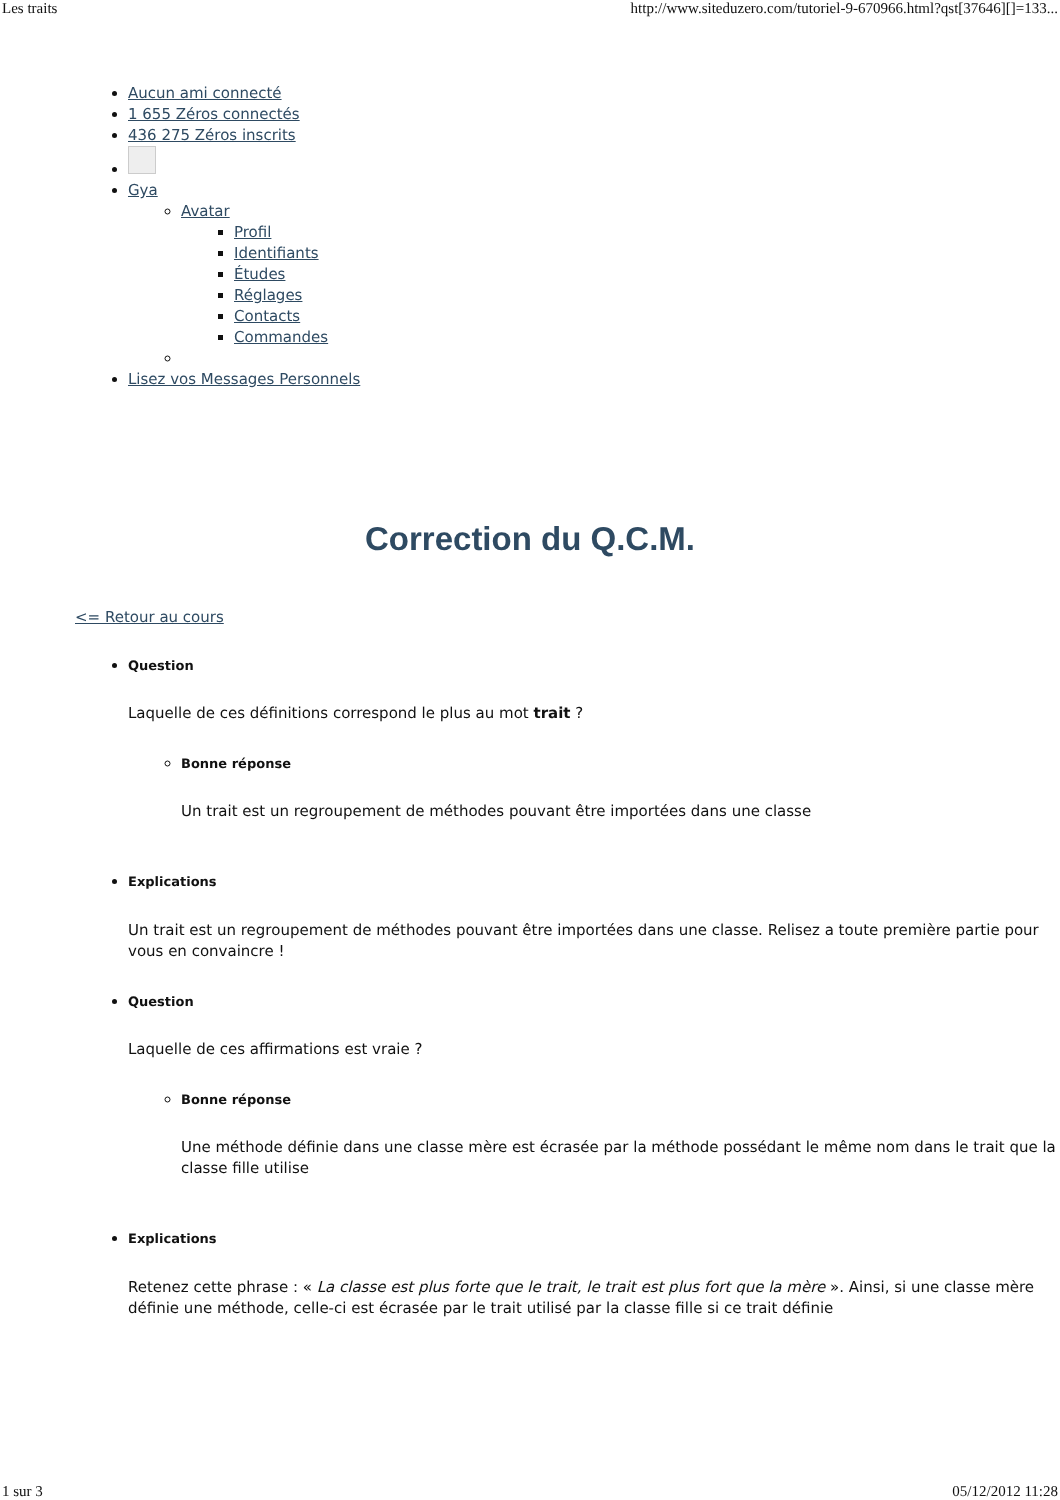Les traits http://www.siteduzero.com/tutoriel-9-670966.html?qst[37646][]=133...
Aucun ami connecté
1 655 Zéros connectés
436 275 Zéros inscrits
Gya
Avatar
Profil
Identifiants
Études
Réglages
Contacts
Commandes
Lisez vos Messages Personnels
Correction du Q.C.M.
<= Retour au cours
Question
Laquelle de ces définitions correspond le plus au mot trait ?
Bonne réponse
Un trait est un regroupement de méthodes pouvant être importées dans une classe
Explications
Un trait est un regroupement de méthodes pouvant être importées dans une classe. Relisez a toute première partie pour vous en convaincre !
Question
Laquelle de ces affirmations est vraie ?
Bonne réponse
Une méthode définie dans une classe mère est écrasée par la méthode possédant le même nom dans le trait que la classe fille utilise
Explications
Retenez cette phrase : « La classe est plus forte que le trait, le trait est plus fort que la mère ». Ainsi, si une classe mère définie une méthode, celle-ci est écrasée par le trait utilisé par la classe fille si ce trait définie
1 sur 3 05/12/2012 11:28